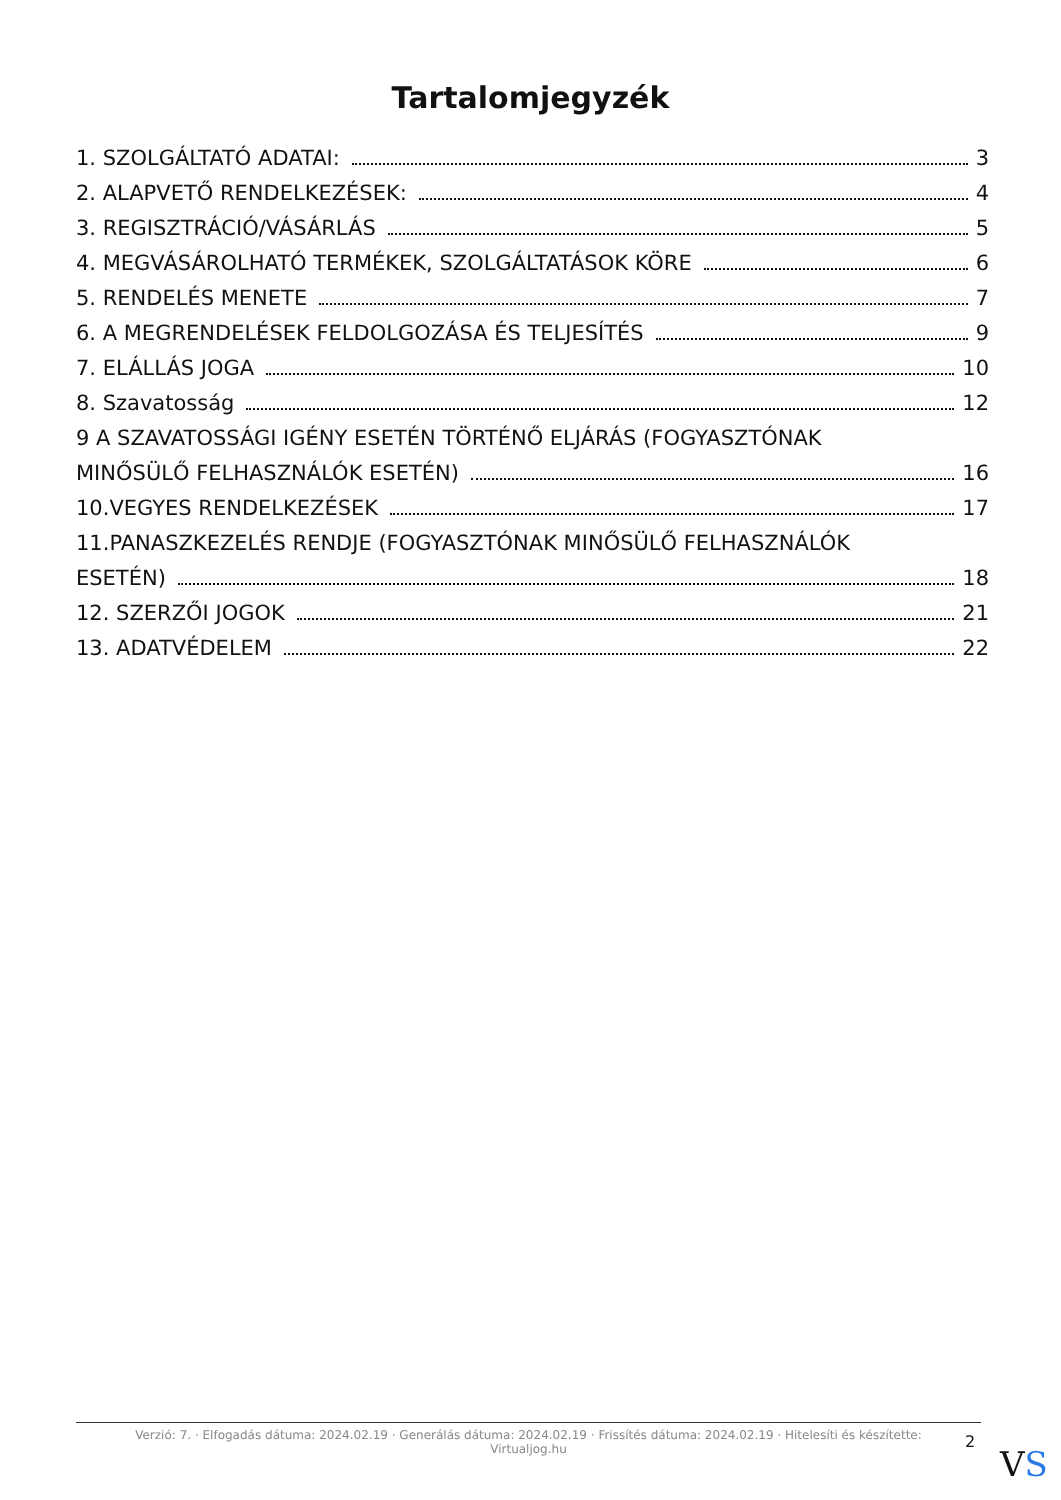Tartalomjegyzék
1. SZOLGÁLTATÓ ADATAI: 3
2. ALAPVETŐ RENDELKEZÉSEK: 4
3. REGISZTRÁCIÓ/VÁSÁRLÁS 5
4. MEGVÁSÁROLHATÓ TERMÉKEK, SZOLGÁLTATÁSOK KÖRE 6
5. RENDELÉS MENETE 7
6. A MEGRENDELÉSEK FELDOLGOZÁSA ÉS TELJESÍTÉS 9
7. ELÁLLÁS JOGA 10
8. Szavatosság 12
9 A SZAVATOSSÁGI IGÉNY ESETÉN TÖRTÉNŐ ELJÁRÁS (FOGYASZTÓNAK
MINŐSÜLŐ FELHASZNÁLÓK ESETÉN) 16
10.VEGYES RENDELKEZÉSEK 17
11.PANASZKEZELÉS RENDJE (FOGYASZTÓNAK MINŐSÜLŐ FELHASZNÁLÓK
ESETÉN) 18
12. SZERZŐI JOGOK 21
13. ADATVÉDELEM 22
Verzió: 7. · Elfogadás dátuma: 2024.02.19 · Generálás dátuma: 2024.02.19 · Frissítés dátuma: 2024.02.19 · Hitelesíti és készítette:
Virtualjog.hu
2
VS